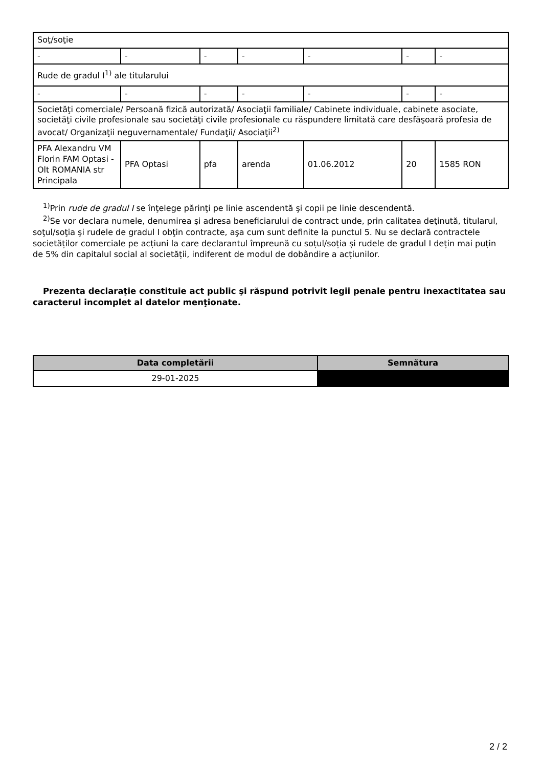| Soţ/soţie | | | | | | |
| - | - | - | - | - | - | - |
| Rude de gradul I<sup>1)</sup> ale titularului | | | | | | |
| - | - | - | - | - | - | - |
| Societăţi comerciale/ Persoană fizică autorizată/ Asociaţii familiale/ Cabinete individuale, cabinete asociate, societăţi civile profesionale sau societăţi civile profesionale cu răspundere limitată care desfăşoară profesia de avocat/ Organizaţii neguvernamentale/ Fundaţii/ Asociaţii<sup>2)</sup> | | | | | | |
| PFA Alexandru VM Florin FAM Optasi - Olt ROMANIA str Principala | PFA Optasi | pfa | arenda | 01.06.2012 | 20 | 1585 RON |
<sup>1)</sup> Prin rude de gradul I se înţelege părinţi pe linie ascendentă şi copii pe linie descendentă.
<sup>2)</sup> Se vor declara numele, denumirea şi adresa beneficiarului de contract unde, prin calitatea deţinută, titularul, soţul/soţia şi rudele de gradul I obţin contracte, aşa cum sunt definite la punctul 5. Nu se declară contractele societăților comerciale pe acțiuni la care declarantul împreună cu soțul/soția și rudele de gradul I dețin mai puțin de 5% din capitalul social al societății, indiferent de modul de dobândire a acțiunilor.
Prezenta declaraţie constituie act public şi răspund potrivit legii penale pentru inexactitatea sau caracterul incomplet al datelor menţionate.
| Data completării | Semnătura |
| --- | --- |
| 29-01-2025 | |
2 / 2